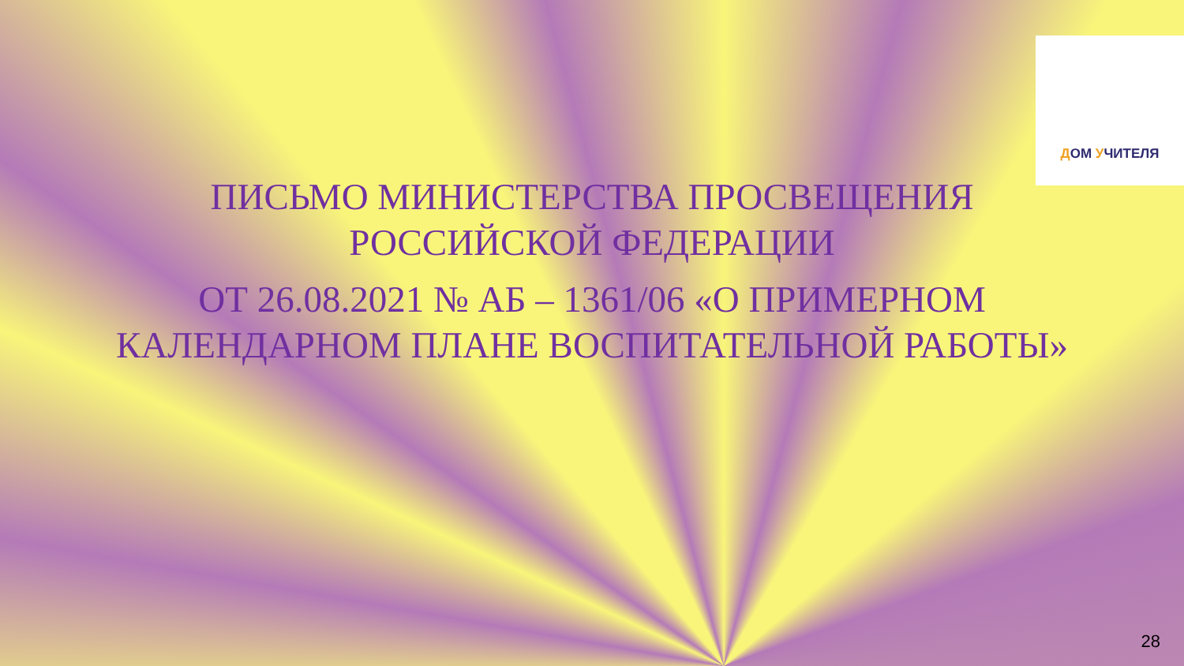ДОМ УЧИТЕЛЯ
ПИСЬМО МИНИСТЕРСТВА ПРОСВЕЩЕНИЯ
РОССИЙСКОЙ ФЕДЕРАЦИИ
ОТ 26.08.2021 № АБ – 1361/06 «О ПРИМЕРНОМ
КАЛЕНДАРНОМ ПЛАНЕ ВОСПИТАТЕЛЬНОЙ РАБОТЫ»
28